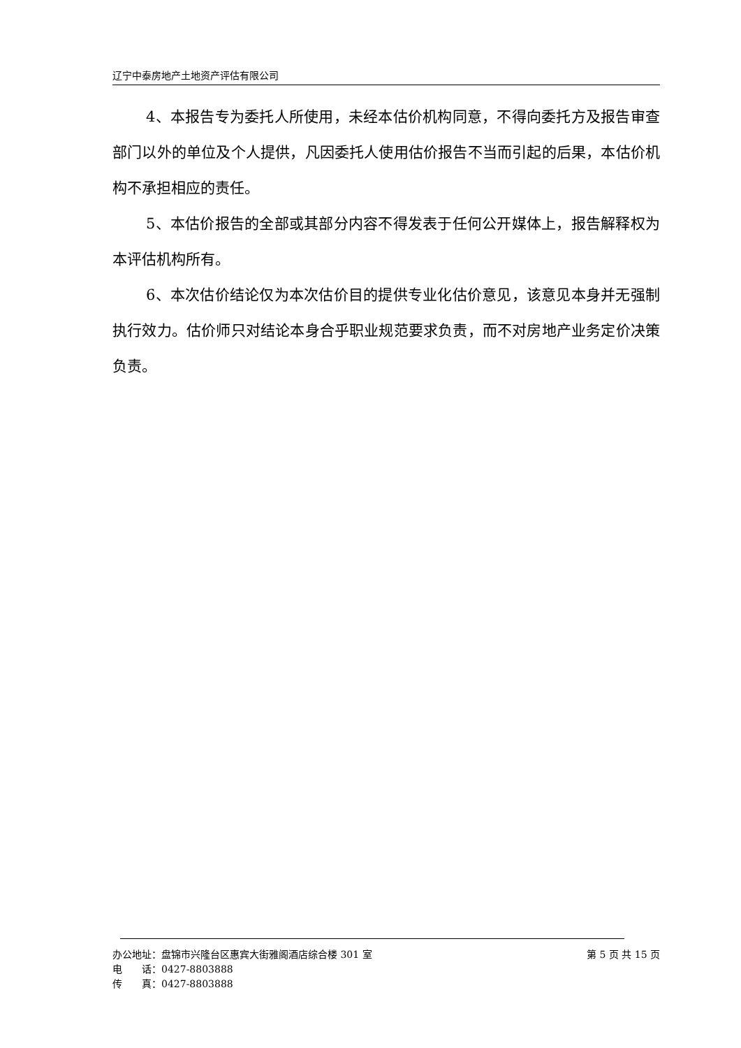辽宁中泰房地产土地资产评估有限公司
4、本报告专为委托人所使用，未经本估价机构同意，不得向委托方及报告审查部门以外的单位及个人提供，凡因委托人使用估价报告不当而引起的后果，本估价机构不承担相应的责任。
5、本估价报告的全部或其部分内容不得发表于任何公开媒体上，报告解释权为本评估机构所有。
6、本次估价结论仅为本次估价目的提供专业化估价意见，该意见本身并无强制执行效力。估价师只对结论本身合乎职业规范要求负责，而不对房地产业务定价决策负责。
办公地址：盘锦市兴隆台区惠宾大街雅阁酒店综合楼 301 室 第 5 页 共 15 页
电　　话：0427-8803888
传　　真：0427-8803888